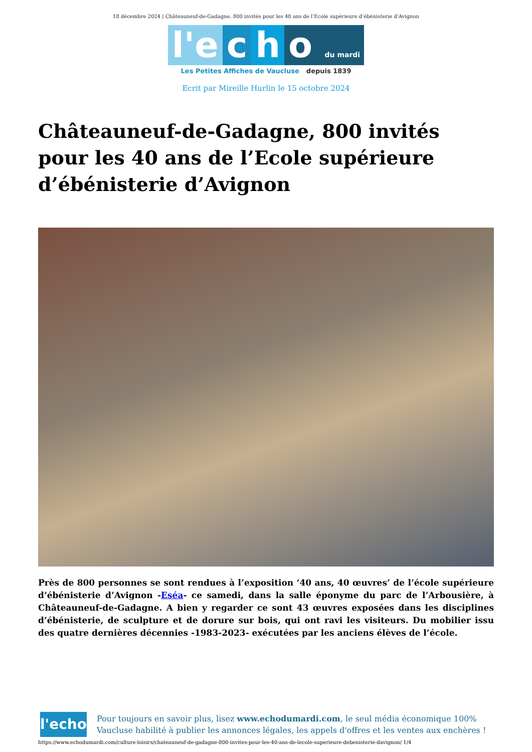18 décembre 2024 | Châteauneuf-de-Gadagne, 800 invités pour les 40 ans de l’Ecole supérieure d’ébénisterie d’Avignon
l'e c h o du mardi
Les Petites Affiches de Vaucluse depuis 1839
Ecrit par Mireille Hurlin le 15 octobre 2024
Châteauneuf-de-Gadagne, 800 invités pour les 40 ans de l’Ecole supérieure d’ébénisterie d’Avignon
Près de 800 personnes se sont rendues à l’exposition ‘40 ans, 40 œuvres’ de l’école supérieure d’ébénisterie d’Avignon -Eséa- ce samedi, dans la salle éponyme du parc de l’Arbousière, à Châteauneuf-de-Gadagne. A bien y regarder ce sont 43 œuvres exposées dans les disciplines d’ébénisterie, de sculpture et de dorure sur bois, qui ont ravi les visiteurs. Du mobilier issu des quatre dernières décennies -1983-2023- exécutées par les anciens élèves de l’école.
l'echo
Pour toujours en savoir plus, lisez www.echodumardi.com, le seul média économique 100% Vaucluse habilité à publier les annonces légales, les appels d'offres et les ventes aux enchères !
https://www.echodumardi.com/culture-loisirs/chateauneuf-de-gadagne-800-invites-pour-les-40-ans-de-lecole-superieure-debenisterie-davignon/ 1/4